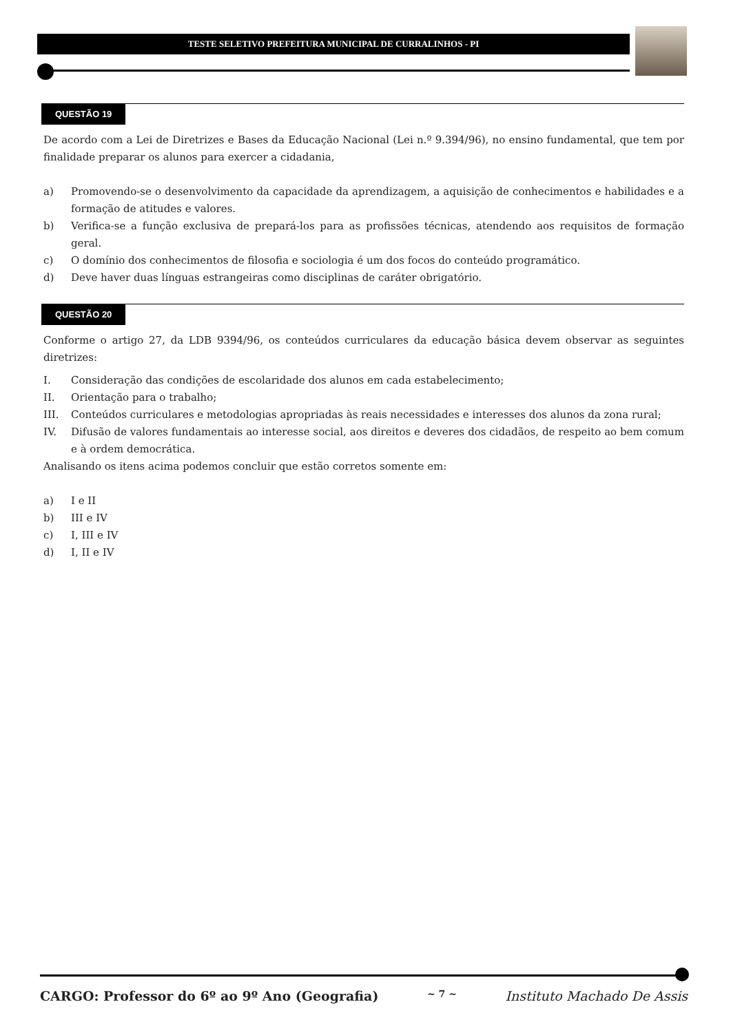TESTE SELETIVO PREFEITURA MUNICIPAL DE CURRALINHOS - PI
QUESTÃO 19
De acordo com a Lei de Diretrizes e Bases da Educação Nacional (Lei n.º 9.394/96), no ensino fundamental, que tem por finalidade preparar os alunos para exercer a cidadania,
a) Promovendo-se o desenvolvimento da capacidade da aprendizagem, a aquisição de conhecimentos e habilidades e a formação de atitudes e valores.
b) Verifica-se a função exclusiva de prepará-los para as profissões técnicas, atendendo aos requisitos de formação geral.
c) O domínio dos conhecimentos de filosofia e sociologia é um dos focos do conteúdo programático.
d) Deve haver duas línguas estrangeiras como disciplinas de caráter obrigatório.
QUESTÃO 20
Conforme o artigo 27, da LDB 9394/96, os conteúdos curriculares da educação básica devem observar as seguintes diretrizes:
I. Consideração das condições de escolaridade dos alunos em cada estabelecimento;
II. Orientação para o trabalho;
III. Conteúdos curriculares e metodologias apropriadas às reais necessidades e interesses dos alunos da zona rural;
IV. Difusão de valores fundamentais ao interesse social, aos direitos e deveres dos cidadãos, de respeito ao bem comum e à ordem democrática.
Analisando os itens acima podemos concluir que estão corretos somente em:
a) I e II
b) III e IV
c) I, III e IV
d) I, II e IV
CARGO: Professor do 6º ao 9º Ano (Geografia) ~ 7 ~ Instituto Machado De Assis